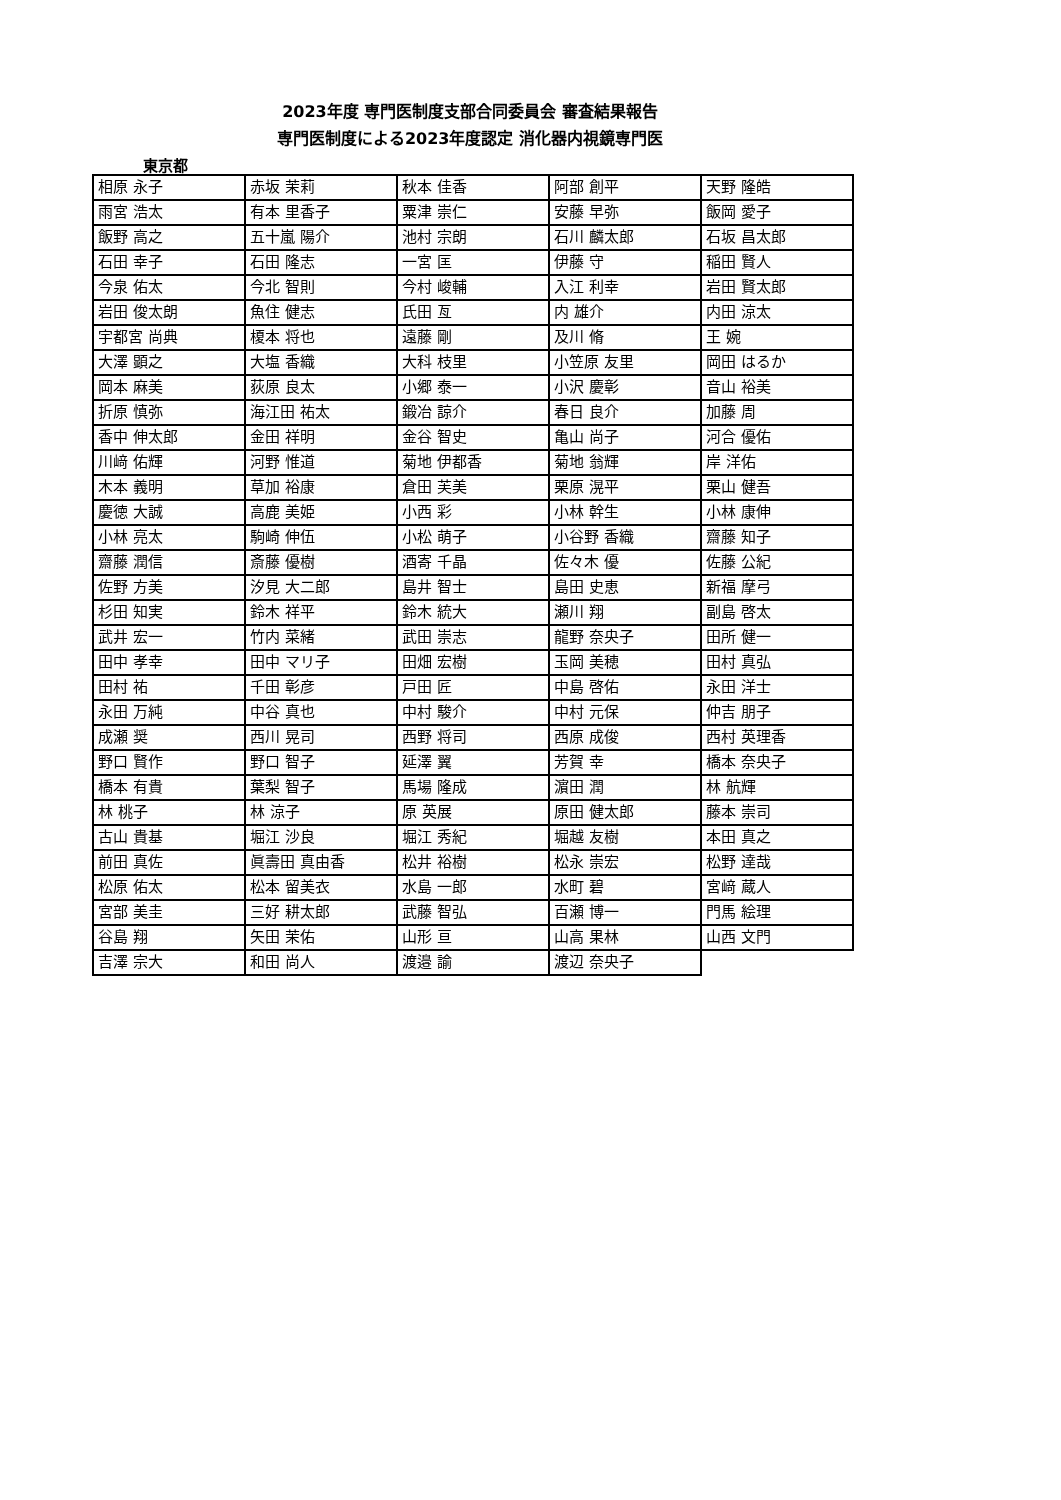2023年度 専門医制度支部合同委員会 審査結果報告
専門医制度による2023年度認定 消化器内視鏡専門医
東京都
| 相原 永子 | 赤坂 茉莉 | 秋本 佳香 | 阿部 創平 | 天野 隆皓 |
| 雨宮 浩太 | 有本 里香子 | 粟津 崇仁 | 安藤 早弥 | 飯岡 愛子 |
| 飯野 高之 | 五十嵐 陽介 | 池村 宗朗 | 石川 麟太郎 | 石坂 昌太郎 |
| 石田 幸子 | 石田 隆志 | 一宮 匡 | 伊藤 守 | 稲田 賢人 |
| 今泉 佑太 | 今北 智則 | 今村 峻輔 | 入江 利幸 | 岩田 賢太郎 |
| 岩田 俊太朗 | 魚住 健志 | 氏田 亙 | 内 雄介 | 内田 涼太 |
| 宇都宮 尚典 | 榎本 将也 | 遠藤 剛 | 及川 脩 | 王 婉 |
| 大澤 顕之 | 大塩 香織 | 大科 枝里 | 小笠原 友里 | 岡田 はるか |
| 岡本 麻美 | 荻原 良太 | 小郷 泰一 | 小沢 慶彰 | 音山 裕美 |
| 折原 慎弥 | 海江田 祐太 | 鍛冶 諒介 | 春日 良介 | 加藤 周 |
| 香中 伸太郎 | 金田 祥明 | 金谷 智史 | 亀山 尚子 | 河合 優佑 |
| 川﨑 佑輝 | 河野 惟道 | 菊地 伊都香 | 菊地 翁輝 | 岸 洋佑 |
| 木本 義明 | 草加 裕康 | 倉田 芙美 | 栗原 滉平 | 栗山 健吾 |
| 慶徳 大誠 | 高鹿 美姫 | 小西 彩 | 小林 幹生 | 小林 康伸 |
| 小林 亮太 | 駒崎 伸伍 | 小松 萌子 | 小谷野 香織 | 齋藤 知子 |
| 齋藤 潤信 | 斎藤 優樹 | 酒寄 千晶 | 佐々木 優 | 佐藤 公紀 |
| 佐野 方美 | 汐見 大二郎 | 島井 智士 | 島田 史恵 | 新福 摩弓 |
| 杉田 知実 | 鈴木 祥平 | 鈴木 統大 | 瀬川 翔 | 副島 啓太 |
| 武井 宏一 | 竹内 菜緒 | 武田 崇志 | 龍野 奈央子 | 田所 健一 |
| 田中 孝幸 | 田中 マリ子 | 田畑 宏樹 | 玉岡 美穂 | 田村 真弘 |
| 田村 祐 | 千田 彰彦 | 戸田 匠 | 中島 啓佑 | 永田 洋士 |
| 永田 万純 | 中谷 真也 | 中村 駿介 | 中村 元保 | 仲吉 朋子 |
| 成瀬 奨 | 西川 晃司 | 西野 将司 | 西原 成俊 | 西村 英理香 |
| 野口 賢作 | 野口 智子 | 延澤 翼 | 芳賀 幸 | 橋本 奈央子 |
| 橋本 有貴 | 葉梨 智子 | 馬場 隆成 | 濵田 潤 | 林 航輝 |
| 林 桃子 | 林 涼子 | 原 英展 | 原田 健太郎 | 藤本 崇司 |
| 古山 貴基 | 堀江 沙良 | 堀江 秀紀 | 堀越 友樹 | 本田 真之 |
| 前田 真佐 | 眞壽田 真由香 | 松井 裕樹 | 松永 崇宏 | 松野 達哉 |
| 松原 佑太 | 松本 留美衣 | 水島 一郎 | 水町 碧 | 宮﨑 蔵人 |
| 宮部 美圭 | 三好 耕太郎 | 武藤 智弘 | 百瀬 博一 | 門馬 絵理 |
| 谷島 翔 | 矢田 茉佑 | 山形 亘 | 山高 果林 | 山西 文門 |
| 吉澤 宗大 | 和田 尚人 | 渡邉 諭 | 渡辺 奈央子 | |